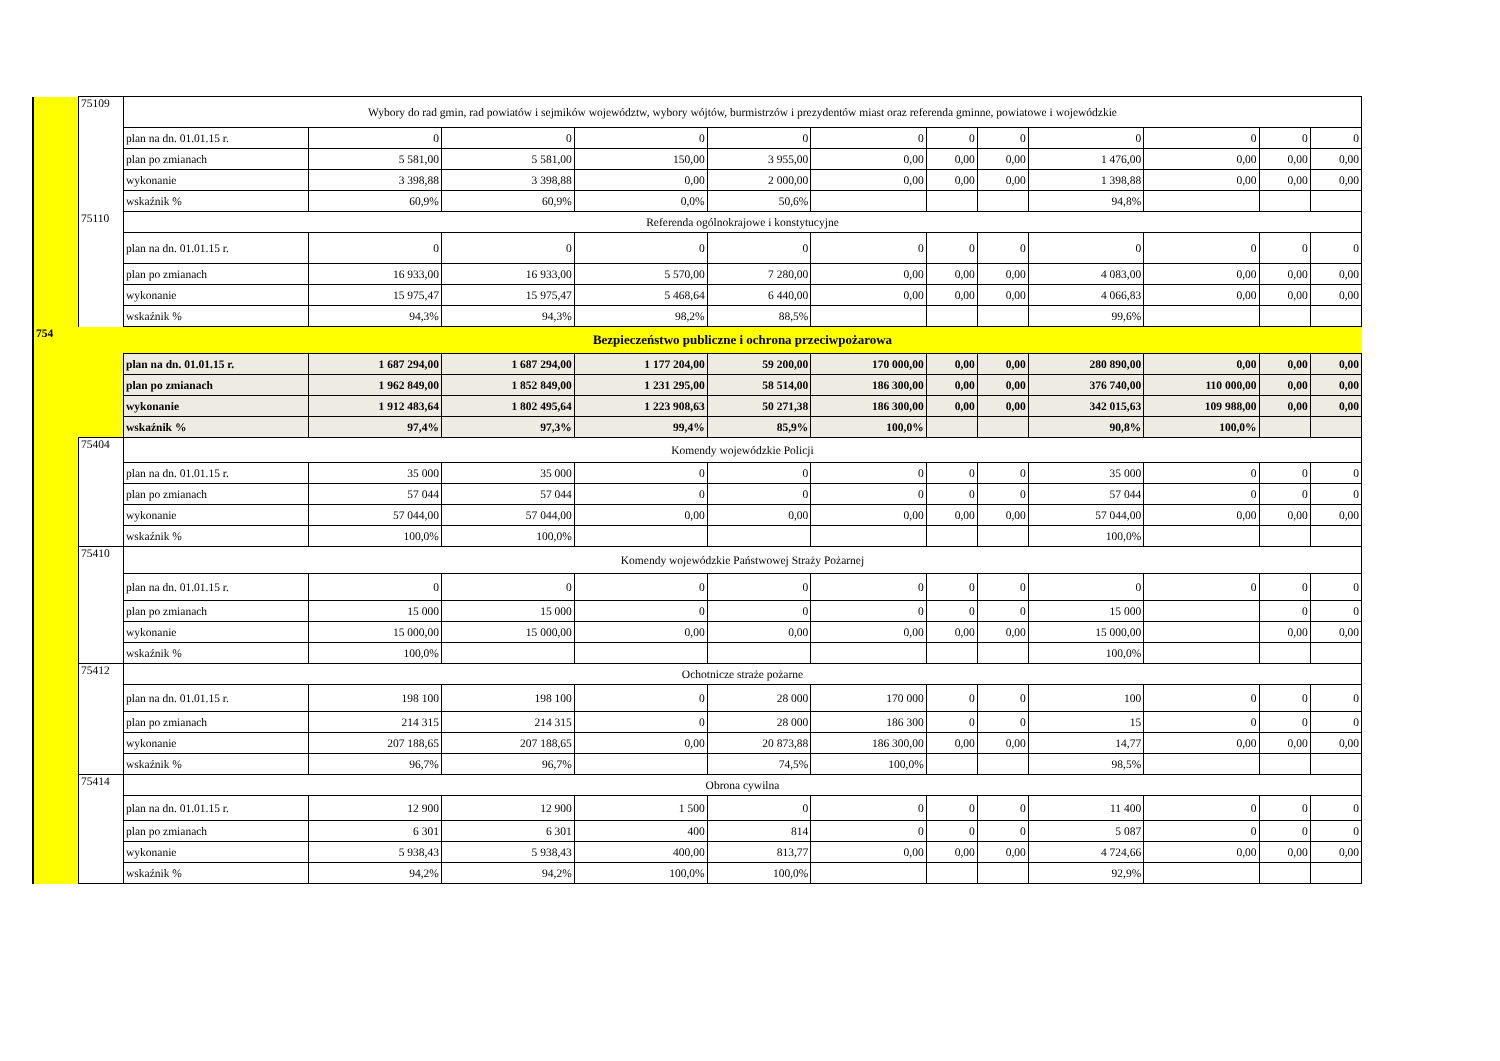| | 75109 | Wybory do rad gmin, rad powiatów i sejmików województw, wybory wójtów, burmistrzów i prezydentów miast oraz referenda gminne, powiatowe i wojewódzkie | | | | | | | | | | | |
| | | plan na dn. 01.01.15 r. | 0 | 0 | 0 | 0 | 0 | 0 | 0 | 0 | 0 | 0 | 0 |
| | | plan po zmianach | 5 581,00 | 5 581,00 | 150,00 | 3 955,00 | 0,00 | 0,00 | 0,00 | 1 476,00 | 0,00 | 0,00 | 0,00 |
| | | wykonanie | 3 398,88 | 3 398,88 | 0,00 | 2 000,00 | 0,00 | 0,00 | 0,00 | 1 398,88 | 0,00 | 0,00 | 0,00 |
| | | wskaźnik % | 60,9% | 60,9% | 0,0% | 50,6% | | | | 94,8% | | | |
| | 75110 | Referenda ogólnokrajowe i konstytucyjne | | | | | | | | | | | |
| | | plan na dn. 01.01.15 r. | 0 | 0 | 0 | 0 | 0 | 0 | 0 | 0 | 0 | 0 | 0 |
| | | plan po zmianach | 16 933,00 | 16 933,00 | 5 570,00 | 7 280,00 | 0,00 | 0,00 | 0,00 | 4 083,00 | 0,00 | 0,00 | 0,00 |
| | | wykonanie | 15 975,47 | 15 975,47 | 5 468,64 | 6 440,00 | 0,00 | 0,00 | 0,00 | 4 066,83 | 0,00 | 0,00 | 0,00 |
| | | wskaźnik % | 94,3% | 94,3% | 98,2% | 88,5% | | | | 99,6% | | | |
| 754 | | Bezpieczeństwo publiczne i ochrona przeciwpożarowa | | | | | | | | | | | |
| | | plan na dn. 01.01.15 r. | 1 687 294,00 | 1 687 294,00 | 1 177 204,00 | 59 200,00 | 170 000,00 | 0,00 | 0,00 | 280 890,00 | 0,00 | 0,00 | 0,00 |
| | | plan po zmianach | 1 962 849,00 | 1 852 849,00 | 1 231 295,00 | 58 514,00 | 186 300,00 | 0,00 | 0,00 | 376 740,00 | 110 000,00 | 0,00 | 0,00 |
| | | wykonanie | 1 912 483,64 | 1 802 495,64 | 1 223 908,63 | 50 271,38 | 186 300,00 | 0,00 | 0,00 | 342 015,63 | 109 988,00 | 0,00 | 0,00 |
| | | wskaźnik % | 97,4% | 97,3% | 99,4% | 85,9% | 100,0% | | | 90,8% | 100,0% | | |
| | 75404 | Komendy wojewódzkie Policji | | | | | | | | | | | |
| | | plan na dn. 01.01.15 r. | 35 000 | 35 000 | 0 | 0 | 0 | 0 | 0 | 35 000 | 0 | 0 | 0 |
| | | plan po zmianach | 57 044 | 57 044 | 0 | 0 | 0 | 0 | 0 | 57 044 | 0 | 0 | 0 |
| | | wykonanie | 57 044,00 | 57 044,00 | 0,00 | 0,00 | 0,00 | 0,00 | 0,00 | 57 044,00 | 0,00 | 0,00 | 0,00 |
| | | wskaźnik % | 100,0% | 100,0% | | | | | | 100,0% | | | |
| | 75410 | Komendy wojewódzkie Państwowej Straży Pożarnej | | | | | | | | | | | |
| | | plan na dn. 01.01.15 r. | 0 | 0 | 0 | 0 | 0 | 0 | 0 | 0 | 0 | 0 | 0 |
| | | plan po zmianach | 15 000 | 15 000 | 0 | 0 | 0 | 0 | 0 | 15 000 | | 0 | 0 |
| | | wykonanie | 15 000,00 | 15 000,00 | 0,00 | 0,00 | 0,00 | 0,00 | 0,00 | 15 000,00 | | 0,00 | 0,00 |
| | | wskaźnik % | 100,0% | | | | | | | 100,0% | | | |
| | 75412 | Ochotnicze straże pożarne | | | | | | | | | | | |
| | | plan na dn. 01.01.15 r. | 198 100 | 198 100 | 0 | 28 000 | 170 000 | 0 | 0 | 100 | 0 | 0 | 0 |
| | | plan po zmianach | 214 315 | 214 315 | 0 | 28 000 | 186 300 | 0 | 0 | 15 | 0 | 0 | 0 |
| | | wykonanie | 207 188,65 | 207 188,65 | 0,00 | 20 873,88 | 186 300,00 | 0,00 | 0,00 | 14,77 | 0,00 | 0,00 | 0,00 |
| | | wskaźnik % | 96,7% | 96,7% | | 74,5% | 100,0% | | | 98,5% | | | |
| | 75414 | Obrona cywilna | | | | | | | | | | | |
| | | plan na dn. 01.01.15 r. | 12 900 | 12 900 | 1 500 | 0 | 0 | 0 | 0 | 11 400 | 0 | 0 | 0 |
| | | plan po zmianach | 6 301 | 6 301 | 400 | 814 | 0 | 0 | 0 | 5 087 | 0 | 0 | 0 |
| | | wykonanie | 5 938,43 | 5 938,43 | 400,00 | 813,77 | 0,00 | 0,00 | 0,00 | 4 724,66 | 0,00 | 0,00 | 0,00 |
| | | wskaźnik % | 94,2% | 94,2% | 100,0% | 100,0% | | | | 92,9% | | | |